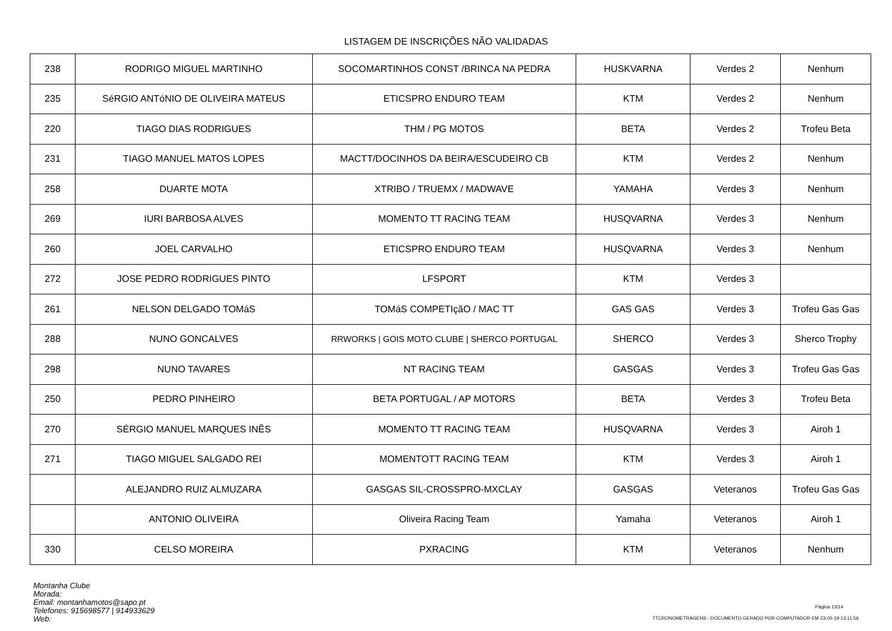LISTAGEM DE INSCRIÇÕES NÃO VALIDADAS
| 238 | RODRIGO MIGUEL MARTINHO | SOCOMARTINHOS CONST /BRINCA NA PEDRA | HUSKVARNA | Verdes 2 | Nenhum |
| 235 | SéRGIO ANTóNIO DE OLIVEIRA MATEUS | ETICSPRO ENDURO TEAM | KTM | Verdes 2 | Nenhum |
| 220 | TIAGO DIAS RODRIGUES | THM / PG MOTOS | BETA | Verdes 2 | Trofeu Beta |
| 231 | TIAGO MANUEL MATOS LOPES | MACTT/DOCINHOS DA BEIRA/ESCUDEIRO CB | KTM | Verdes 2 | Nenhum |
| 258 | DUARTE MOTA | XTRIBO / TRUEMX / MADWAVE | YAMAHA | Verdes 3 | Nenhum |
| 269 | IURI BARBOSA ALVES | MOMENTO TT RACING TEAM | HUSQVARNA | Verdes 3 | Nenhum |
| 260 | JOEL CARVALHO | ETICSPRO ENDURO TEAM | HUSQVARNA | Verdes 3 | Nenhum |
| 272 | JOSE PEDRO RODRIGUES PINTO | LFSPORT | KTM | Verdes 3 | |
| 261 | NELSON DELGADO TOMáS | TOMáS COMPETIçãO / MAC TT | GAS GAS | Verdes 3 | Trofeu Gas Gas |
| 288 | NUNO GONCALVES | RRWORKS / GOIS MOTO CLUBE / SHERCO PORTUGAL | SHERCO | Verdes 3 | Sherco Trophy |
| 298 | NUNO TAVARES | NT RACING TEAM | GASGAS | Verdes 3 | Trofeu Gas Gas |
| 250 | PEDRO PINHEIRO | BETA PORTUGAL / AP MOTORS | BETA | Verdes 3 | Trofeu Beta |
| 270 | SÉRGIO MANUEL MARQUES INÊS | MOMENTO TT RACING TEAM | HUSQVARNA | Verdes 3 | Airoh 1 |
| 271 | TIAGO MIGUEL SALGADO REI | MOMENTOTT RACING TEAM | KTM | Verdes 3 | Airoh 1 |
| | ALEJANDRO RUIZ ALMUZARA | GASGAS SIL-CROSSPRO-MXCLAY | GASGAS | Veteranos | Trofeu Gas Gas |
| | ANTONIO OLIVEIRA | Oliveira Racing Team | Yamaha | Veteranos | Airoh 1 |
| 330 | CELSO MOREIRA | PXRACING | KTM | Veteranos | Nenhum |
Montanha Clube
Morada:
Email: montanhamotos@sapo.pt
Telefones: 915698577 | 914933629
Web:
Página 13/14
TTCRONOMETRAGENS - DOCUMENTO GERADO POR COMPUTADOR EM 23-05-19 13:11:56